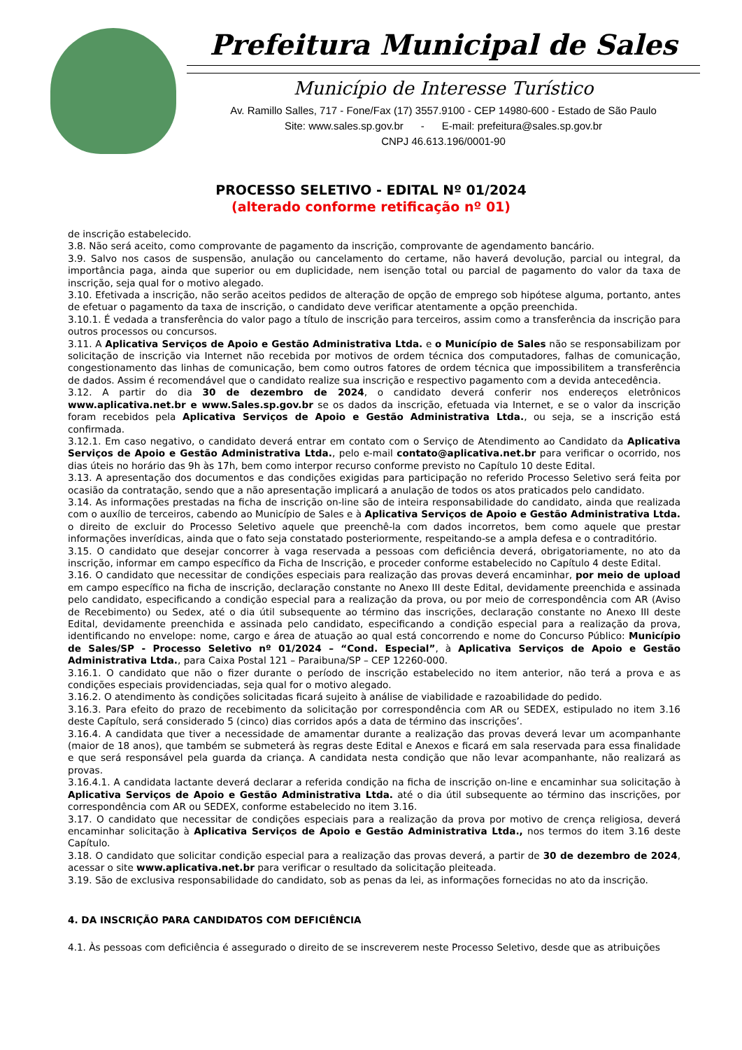Prefeitura Municipal de Sales
Município de Interesse Turístico
Av. Ramillo Salles, 717 - Fone/Fax (17) 3557.9100 - CEP 14980-600 - Estado de São Paulo
Site: www.sales.sp.gov.br - E-mail: prefeitura@sales.sp.gov.br
CNPJ 46.613.196/0001-90
PROCESSO SELETIVO - EDITAL Nº 01/2024
(alterado conforme retificação nº 01)
de inscrição estabelecido.
3.8. Não será aceito, como comprovante de pagamento da inscrição, comprovante de agendamento bancário.
3.9. Salvo nos casos de suspensão, anulação ou cancelamento do certame, não haverá devolução, parcial ou integral, da importância paga, ainda que superior ou em duplicidade, nem isenção total ou parcial de pagamento do valor da taxa de inscrição, seja qual for o motivo alegado.
3.10. Efetivada a inscrição, não serão aceitos pedidos de alteração de opção de emprego sob hipótese alguma, portanto, antes de efetuar o pagamento da taxa de inscrição, o candidato deve verificar atentamente a opção preenchida.
3.10.1. É vedada a transferência do valor pago a título de inscrição para terceiros, assim como a transferência da inscrição para outros processos ou concursos.
3.11. A Aplicativa Serviços de Apoio e Gestão Administrativa Ltda. e o Município de Sales não se responsabilizam por solicitação de inscrição via Internet não recebida por motivos de ordem técnica dos computadores, falhas de comunicação, congestionamento das linhas de comunicação, bem como outros fatores de ordem técnica que impossibilitem a transferência de dados. Assim é recomendável que o candidato realize sua inscrição e respectivo pagamento com a devida antecedência.
3.12. A partir do dia 30 de dezembro de 2024, o candidato deverá conferir nos endereços eletrônicos www.aplicativa.net.br e www.Sales.sp.gov.br se os dados da inscrição, efetuada via Internet, e se o valor da inscrição foram recebidos pela Aplicativa Serviços de Apoio e Gestão Administrativa Ltda., ou seja, se a inscrição está confirmada.
3.12.1. Em caso negativo, o candidato deverá entrar em contato com o Serviço de Atendimento ao Candidato da Aplicativa Serviços de Apoio e Gestão Administrativa Ltda., pelo e-mail contato@aplicativa.net.br para verificar o ocorrido, nos dias úteis no horário das 9h às 17h, bem como interpor recurso conforme previsto no Capítulo 10 deste Edital.
3.13. A apresentação dos documentos e das condições exigidas para participação no referido Processo Seletivo será feita por ocasião da contratação, sendo que a não apresentação implicará a anulação de todos os atos praticados pelo candidato.
3.14. As informações prestadas na ficha de inscrição on-line são de inteira responsabilidade do candidato, ainda que realizada com o auxílio de terceiros, cabendo ao Município de Sales e à Aplicativa Serviços de Apoio e Gestão Administrativa Ltda. o direito de excluir do Processo Seletivo aquele que preenchê-la com dados incorretos, bem como aquele que prestar informações inverídicas, ainda que o fato seja constatado posteriormente, respeitando-se a ampla defesa e o contraditório.
3.15. O candidato que desejar concorrer à vaga reservada a pessoas com deficiência deverá, obrigatoriamente, no ato da inscrição, informar em campo específico da Ficha de Inscrição, e proceder conforme estabelecido no Capítulo 4 deste Edital.
3.16. O candidato que necessitar de condições especiais para realização das provas deverá encaminhar, por meio de upload em campo específico na ficha de inscrição, declaração constante no Anexo III deste Edital, devidamente preenchida e assinada pelo candidato, especificando a condição especial para a realização da prova, ou por meio de correspondência com AR (Aviso de Recebimento) ou Sedex, até o dia útil subsequente ao término das inscrições, declaração constante no Anexo III deste Edital, devidamente preenchida e assinada pelo candidato, especificando a condição especial para a realização da prova, identificando no envelope: nome, cargo e área de atuação ao qual está concorrendo e nome do Concurso Público: Município de Sales/SP - Processo Seletivo nº 01/2024 – “Cond. Especial”, à Aplicativa Serviços de Apoio e Gestão Administrativa Ltda., para Caixa Postal 121 – Paraibuna/SP – CEP 12260-000.
3.16.1. O candidato que não o fizer durante o período de inscrição estabelecido no item anterior, não terá a prova e as condições especiais providenciadas, seja qual for o motivo alegado.
3.16.2. O atendimento às condições solicitadas ficará sujeito à análise de viabilidade e razoabilidade do pedido.
3.16.3. Para efeito do prazo de recebimento da solicitação por correspondência com AR ou SEDEX, estipulado no item 3.16 deste Capítulo, será considerado 5 (cinco) dias corridos após a data de término das inscrições’.
3.16.4. A candidata que tiver a necessidade de amamentar durante a realização das provas deverá levar um acompanhante (maior de 18 anos), que também se submeterá às regras deste Edital e Anexos e ficará em sala reservada para essa finalidade e que será responsável pela guarda da criança. A candidata nesta condição que não levar acompanhante, não realizará as provas.
3.16.4.1. A candidata lactante deverá declarar a referida condição na ficha de inscrição on-line e encaminhar sua solicitação à Aplicativa Serviços de Apoio e Gestão Administrativa Ltda. até o dia útil subsequente ao término das inscrições, por correspondência com AR ou SEDEX, conforme estabelecido no item 3.16.
3.17. O candidato que necessitar de condições especiais para a realização da prova por motivo de crença religiosa, deverá encaminhar solicitação à Aplicativa Serviços de Apoio e Gestão Administrativa Ltda., nos termos do item 3.16 deste Capítulo.
3.18. O candidato que solicitar condição especial para a realização das provas deverá, a partir de 30 de dezembro de 2024, acessar o site www.aplicativa.net.br para verificar o resultado da solicitação pleiteada.
3.19. São de exclusiva responsabilidade do candidato, sob as penas da lei, as informações fornecidas no ato da inscrição.
4. DA INSCRIÇÃO PARA CANDIDATOS COM DEFICIÊNCIA
4.1. Às pessoas com deficiência é assegurado o direito de se inscreverem neste Processo Seletivo, desde que as atribuições